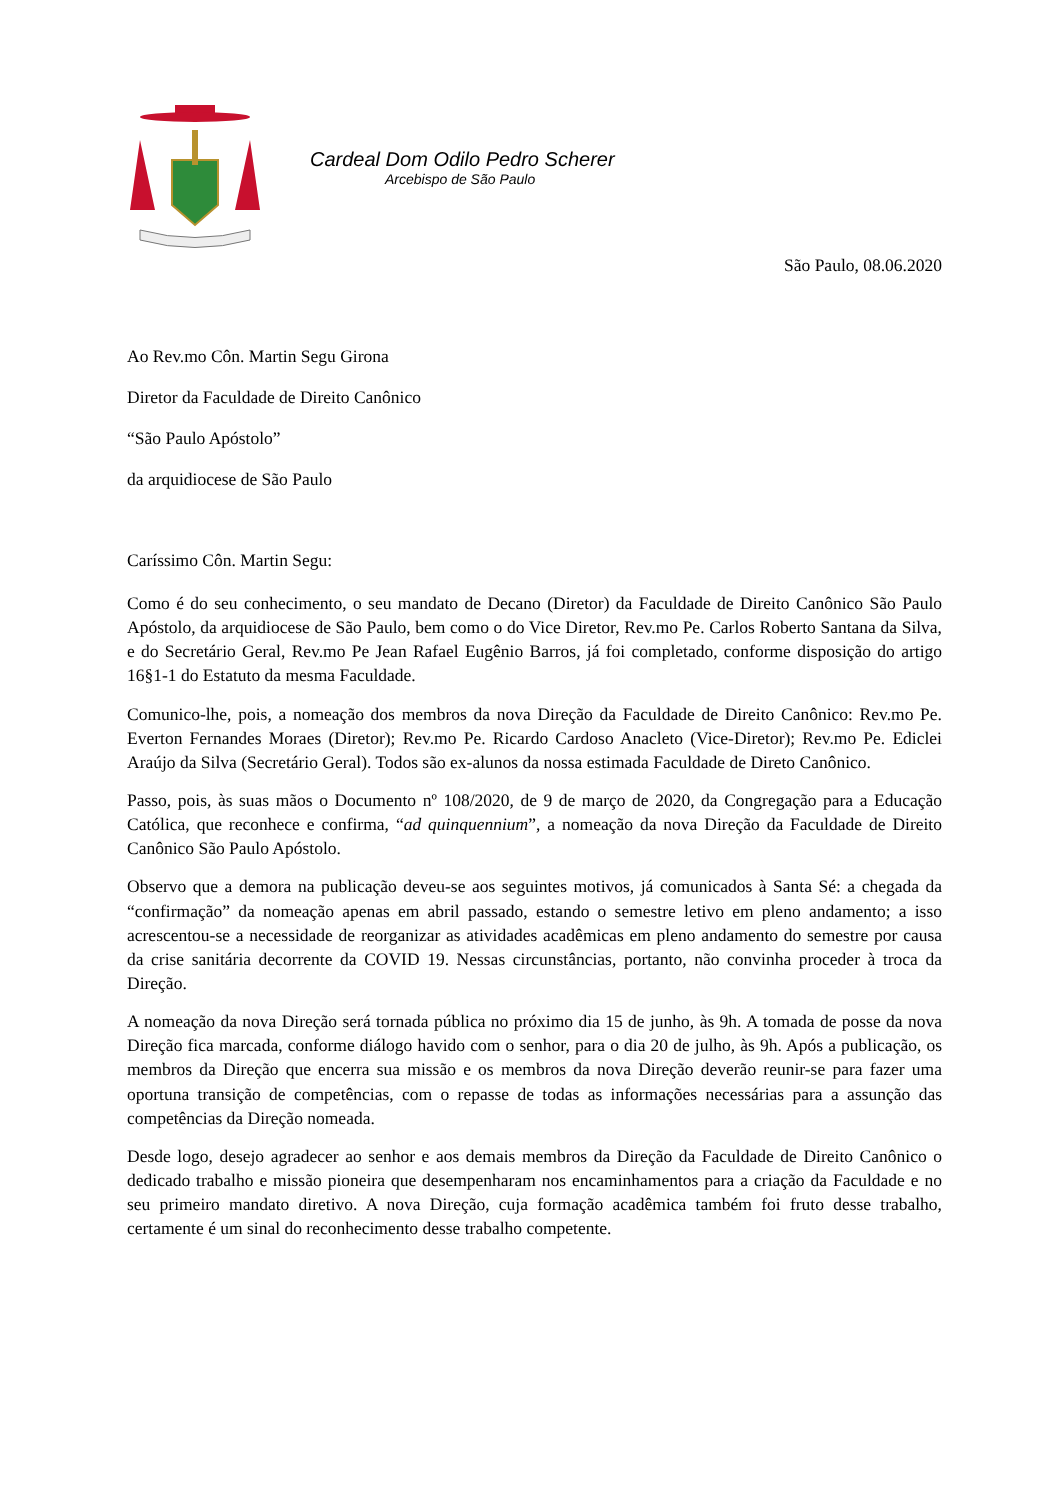Cardeal Dom Odilo Pedro Scherer
Arcebispo de São Paulo
São Paulo, 08.06.2020
Ao Rev.mo Côn. Martin Segu Girona
Diretor da Faculdade de Direito Canônico
“São Paulo Apóstolo”
da arquidiocese de São Paulo
Caríssimo Côn. Martin Segu:
Como é do seu conhecimento, o seu mandato de Decano (Diretor) da Faculdade de Direito Canônico São Paulo Apóstolo, da arquidiocese de São Paulo, bem como o do Vice Diretor, Rev.mo Pe. Carlos Roberto Santana da Silva, e do Secretário Geral, Rev.mo Pe Jean Rafael Eugênio Barros, já foi completado, conforme disposição do artigo 16§1-1 do Estatuto da mesma Faculdade.
Comunico-lhe, pois, a nomeação dos membros da nova Direção da Faculdade de Direito Canônico: Rev.mo Pe. Everton Fernandes Moraes (Diretor); Rev.mo Pe. Ricardo Cardoso Anacleto (Vice-Diretor); Rev.mo Pe. Ediclei Araújo da Silva (Secretário Geral). Todos são ex-alunos da nossa estimada Faculdade de Direto Canônico.
Passo, pois, às suas mãos o Documento nº 108/2020, de 9 de março de 2020, da Congregação para a Educação Católica, que reconhece e confirma, “ad quinquennium”, a nomeação da nova Direção da Faculdade de Direito Canônico São Paulo Apóstolo.
Observo que a demora na publicação deveu-se aos seguintes motivos, já comunicados à Santa Sé: a chegada da “confirmação” da nomeação apenas em abril passado, estando o semestre letivo em pleno andamento; a isso acrescentou-se a necessidade de reorganizar as atividades acadêmicas em pleno andamento do semestre por causa da crise sanitária decorrente da COVID 19. Nessas circunstâncias, portanto, não convinha proceder à troca da Direção.
A nomeação da nova Direção será tornada pública no próximo dia 15 de junho, às 9h. A tomada de posse da nova Direção fica marcada, conforme diálogo havido com o senhor, para o dia 20 de julho, às 9h. Após a publicação, os membros da Direção que encerra sua missão e os membros da nova Direção deverão reunir-se para fazer uma oportuna transição de competências, com o repasse de todas as informações necessárias para a assunção das competências da Direção nomeada.
Desde logo, desejo agradecer ao senhor e aos demais membros da Direção da Faculdade de Direito Canônico o dedicado trabalho e missão pioneira que desempenharam nos encaminhamentos para a criação da Faculdade e no seu primeiro mandato diretivo. A nova Direção, cuja formação acadêmica também foi fruto desse trabalho, certamente é um sinal do reconhecimento desse trabalho competente.